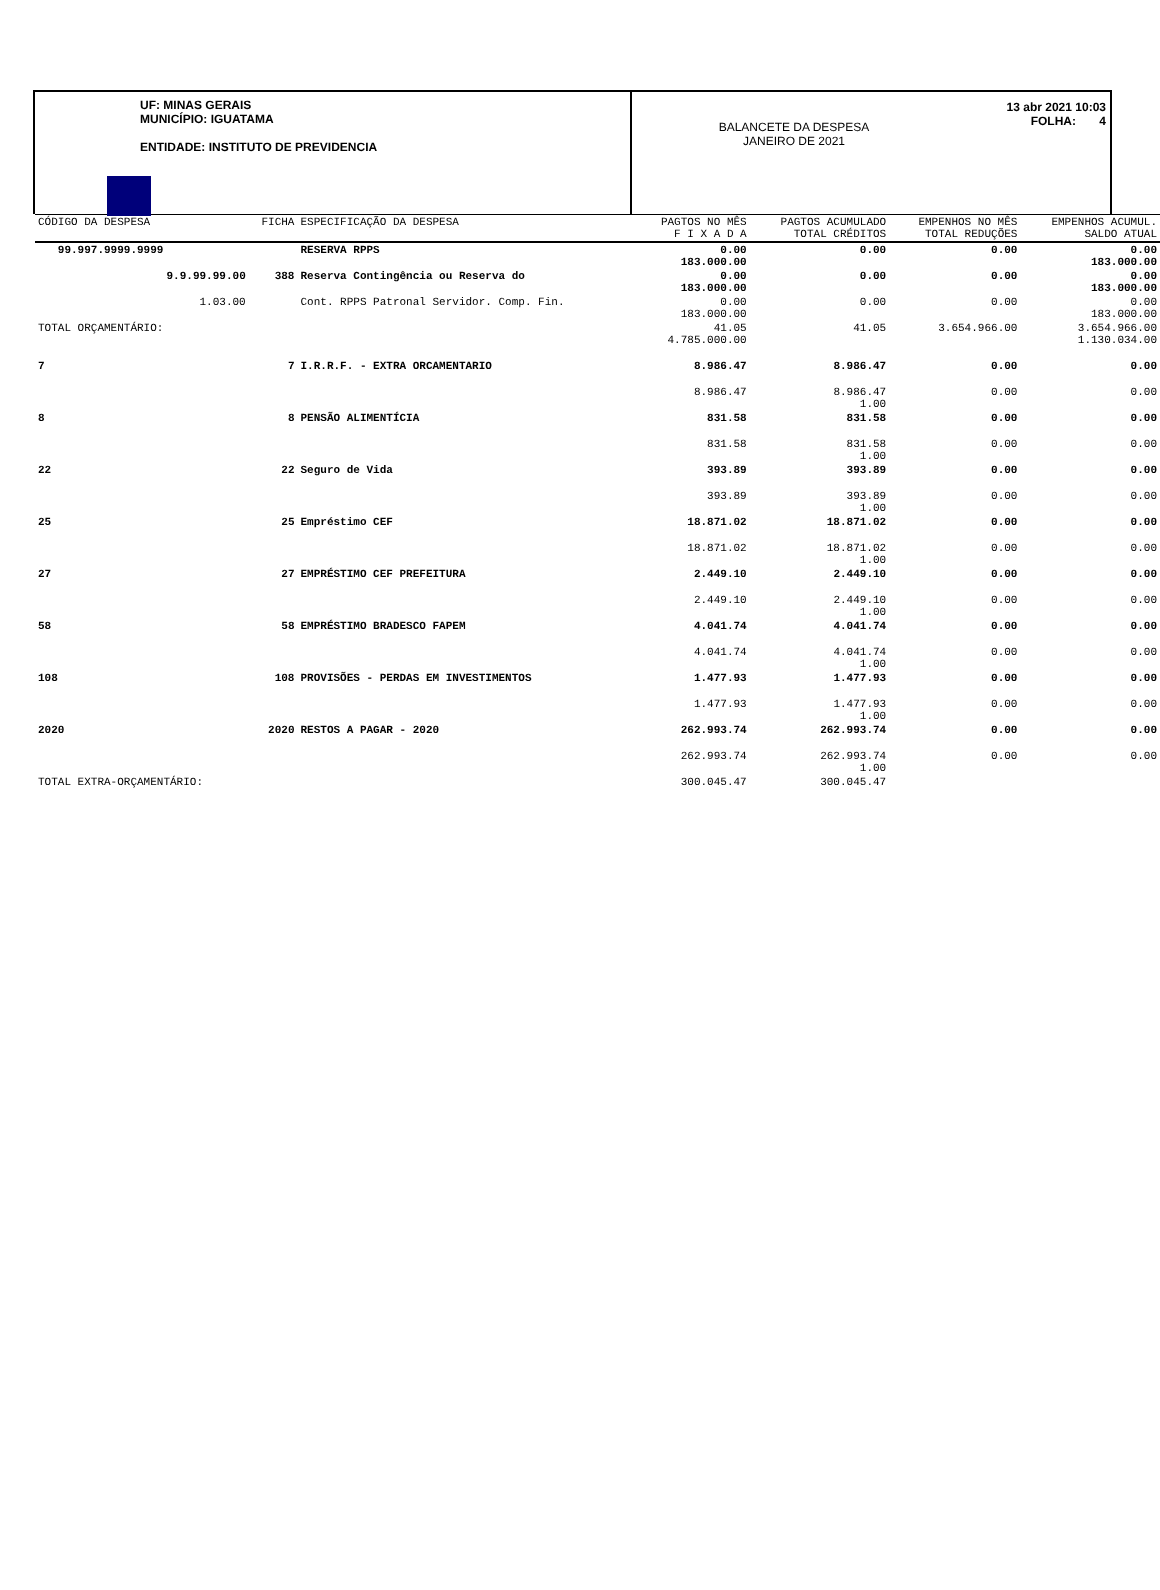UF: MINAS GERAIS
MUNICÍPIO: IGUATAMA
ENTIDADE: INSTITUTO DE PREVIDENCIA
BALANCETE DA DESPESA
JANEIRO DE 2021
13 abr 2021 10:03
FOLHA: 4
| CÓDIGO DA DESPESA | FICHA | ESPECIFICAÇÃO DA DESPESA | PAGTOS NO MÊS F I X A D A | PAGTOS ACUMULADO TOTAL CRÉDITOS | EMPENHOS NO MÊS TOTAL REDUÇÕES | EMPENHOS ACUMUL. SALDO ATUAL |
| --- | --- | --- | --- | --- | --- | --- |
| 99.997.9999.9999 | | RESERVA RPPS | 0.00 183.000.00 | 0.00 | 0.00 | 0.00 183.000.00 |
| 9.9.99.99.00 | 388 | Reserva Contingência ou Reserva do | 0.00 183.000.00 | 0.00 | 0.00 | 0.00 183.000.00 |
| 1.03.00 | | Cont. RPPS Patronal Servidor. Comp. Fin. | 0.00 183.000.00 | 0.00 | 0.00 | 0.00 183.000.00 |
| TOTAL ORÇAMENTÁRIO: | | | 41.05 4.785.000.00 | 41.05 | 3.654.966.00 | 3.654.966.00 1.130.034.00 |
| 7 | 7 | I.R.R.F. - EXTRA ORCAMENTARIO | 8.986.47 | 8.986.47 | 0.00 | 0.00 |
| | | | 8.986.47 | 8.986.47 1.00 | 0.00 | 0.00 |
| 8 | 8 | PENSÃO ALIMENTÍCIA | 831.58 | 831.58 | 0.00 | 0.00 |
| | | | 831.58 | 831.58 1.00 | 0.00 | 0.00 |
| 22 | 22 | Seguro de Vida | 393.89 | 393.89 | 0.00 | 0.00 |
| | | | 393.89 | 393.89 1.00 | 0.00 | 0.00 |
| 25 | 25 | Empréstimo CEF | 18.871.02 | 18.871.02 | 0.00 | 0.00 |
| | | | 18.871.02 | 18.871.02 1.00 | 0.00 | 0.00 |
| 27 | 27 | EMPRÉSTIMO CEF PREFEITURA | 2.449.10 | 2.449.10 | 0.00 | 0.00 |
| | | | 2.449.10 | 2.449.10 1.00 | 0.00 | 0.00 |
| 58 | 58 | EMPRÉSTIMO BRADESCO FAPEM | 4.041.74 | 4.041.74 | 0.00 | 0.00 |
| | | | 4.041.74 | 4.041.74 1.00 | 0.00 | 0.00 |
| 108 | 108 | PROVISÕES - PERDAS EM INVESTIMENTOS | 1.477.93 | 1.477.93 | 0.00 | 0.00 |
| | | | 1.477.93 | 1.477.93 1.00 | 0.00 | 0.00 |
| 2020 | 2020 | RESTOS A PAGAR - 2020 | 262.993.74 | 262.993.74 | 0.00 | 0.00 |
| | | | 262.993.74 | 262.993.74 1.00 | 0.00 | 0.00 |
| TOTAL EXTRA-ORÇAMENTÁRIO: | | | 300.045.47 | 300.045.47 | | |